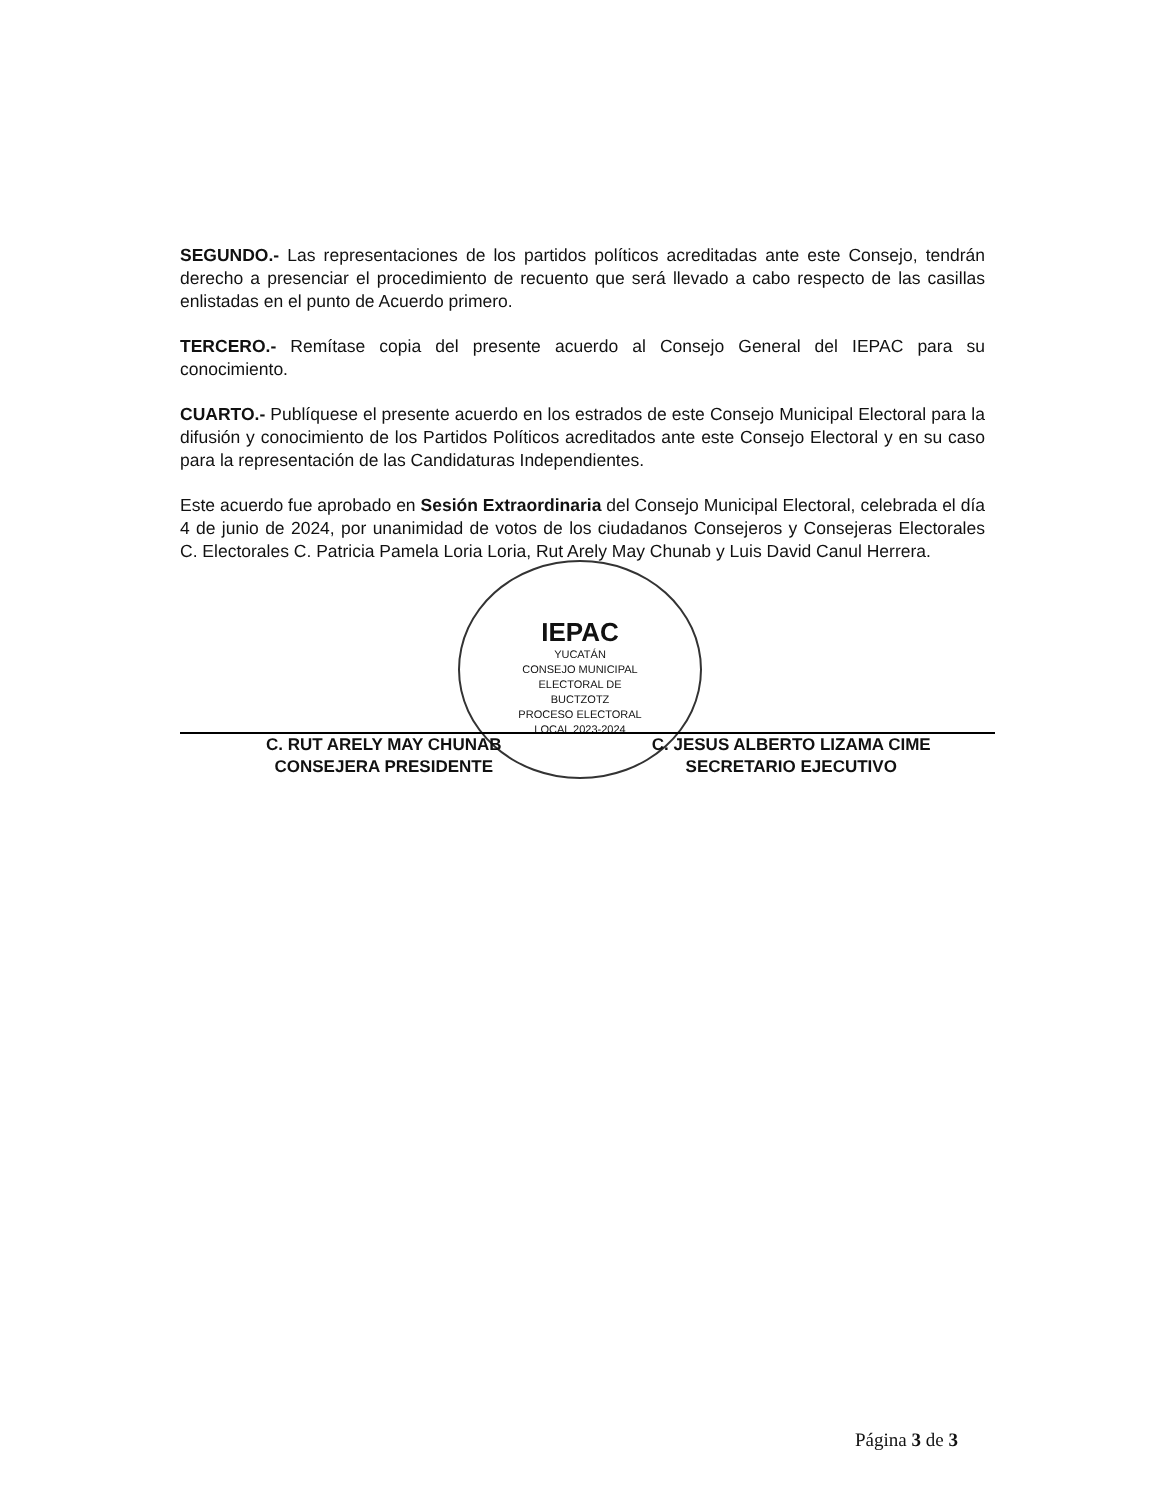SEGUNDO.- Las representaciones de los partidos políticos acreditadas ante este Consejo, tendrán derecho a presenciar el procedimiento de recuento que será llevado a cabo respecto de las casillas enlistadas en el punto de Acuerdo primero.
TERCERO.- Remítase copia del presente acuerdo al Consejo General del IEPAC para su conocimiento.
CUARTO.- Publíquese el presente acuerdo en los estrados de este Consejo Municipal Electoral para la difusión y conocimiento de los Partidos Políticos acreditados ante este Consejo Electoral y en su caso para la representación de las Candidaturas Independientes.
Este acuerdo fue aprobado en Sesión Extraordinaria del Consejo Municipal Electoral, celebrada el día 4 de junio de 2024, por unanimidad de votos de los ciudadanos Consejeros y Consejeras Electorales C. Electorales C. Patricia Pamela Loria Loria, Rut Arely May Chunab y Luis David Canul Herrera.
IEPAC
YUCATÁN
CONSEJO MUNICIPAL
ELECTORAL DE
BUCTZOTZ
PROCESO ELECTORAL
LOCAL 2023-2024
C. RUT ARELY MAY CHUNAB
CONSEJERA PRESIDENTE
C. JESUS ALBERTO LIZAMA CIME
SECRETARIO EJECUTIVO
Página 3 de 3